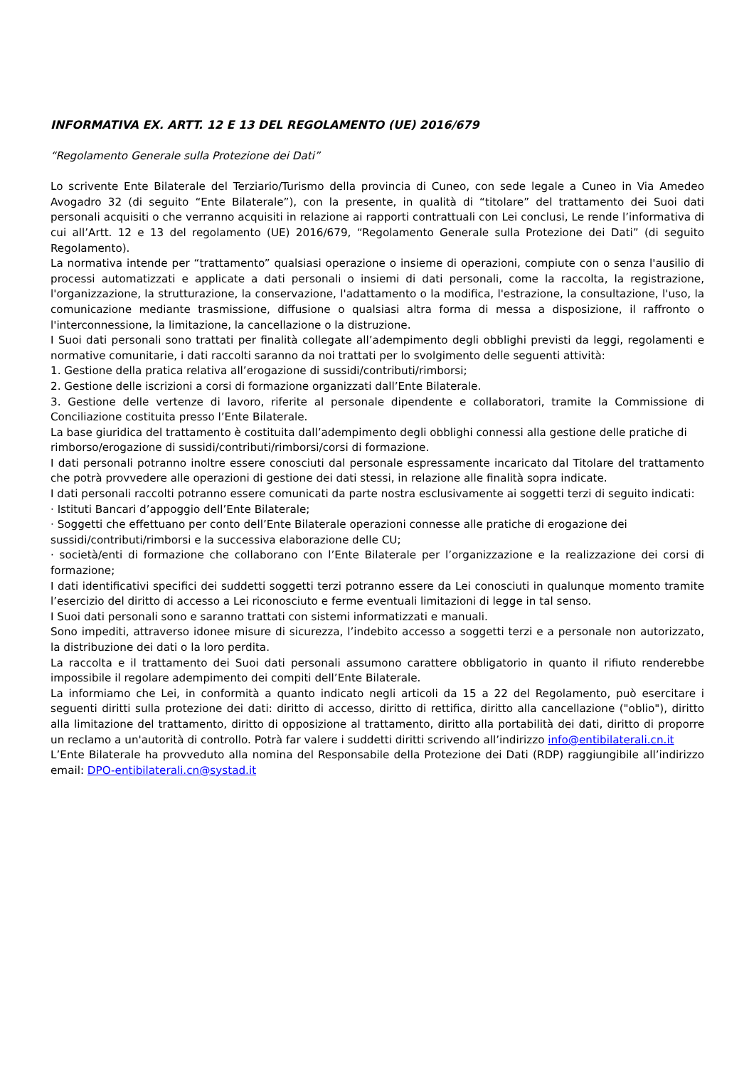INFORMATIVA EX. ARTT. 12 E 13 DEL REGOLAMENTO (UE) 2016/679
“Regolamento Generale sulla Protezione dei Dati”
Lo scrivente Ente Bilaterale del Terziario/Turismo della provincia di Cuneo, con sede legale a Cuneo in Via Amedeo Avogadro 32 (di seguito “Ente Bilaterale”), con la presente, in qualità di “titolare” del trattamento dei Suoi dati personali acquisiti o che verranno acquisiti in relazione ai rapporti contrattuali con Lei conclusi, Le rende l’informativa di cui all’Artt. 12 e 13 del regolamento (UE) 2016/679, “Regolamento Generale sulla Protezione dei Dati” (di seguito Regolamento).
La normativa intende per “trattamento” qualsiasi operazione o insieme di operazioni, compiute con o senza l'ausilio di processi automatizzati e applicate a dati personali o insiemi di dati personali, come la raccolta, la registrazione, l'organizzazione, la strutturazione, la conservazione, l'adattamento o la modifica, l'estrazione, la consultazione, l'uso, la comunicazione mediante trasmissione, diffusione o qualsiasi altra forma di messa a disposizione, il raffronto o l'interconnessione, la limitazione, la cancellazione o la distruzione.
I Suoi dati personali sono trattati per finalità collegate all’adempimento degli obblighi previsti da leggi, regolamenti e normative comunitarie, i dati raccolti saranno da noi trattati per lo svolgimento delle seguenti attività:
1. Gestione della pratica relativa all’erogazione di sussidi/contributi/rimborsi;
2. Gestione delle iscrizioni a corsi di formazione organizzati dall’Ente Bilaterale.
3. Gestione delle vertenze di lavoro, riferite al personale dipendente e collaboratori, tramite la Commissione di Conciliazione costituita presso l’Ente Bilaterale.
La base giuridica del trattamento è costituita dall’adempimento degli obblighi connessi alla gestione delle pratiche di rimborso/erogazione di sussidi/contributi/rimborsi/corsi di formazione.
I dati personali potranno inoltre essere conosciuti dal personale espressamente incaricato dal Titolare del trattamento che potrà provvedere alle operazioni di gestione dei dati stessi, in relazione alle finalità sopra indicate.
I dati personali raccolti potranno essere comunicati da parte nostra esclusivamente ai soggetti terzi di seguito indicati:
· Istituti Bancari d’appoggio dell’Ente Bilaterale;
· Soggetti che effettuano per conto dell’Ente Bilaterale operazioni connesse alle pratiche di erogazione dei sussidi/contributi/rimborsi e la successiva elaborazione delle CU;
· società/enti di formazione che collaborano con l’Ente Bilaterale per l’organizzazione e la realizzazione dei corsi di formazione;
I dati identificativi specifici dei suddetti soggetti terzi potranno essere da Lei conosciuti in qualunque momento tramite l’esercizio del diritto di accesso a Lei riconosciuto e ferme eventuali limitazioni di legge in tal senso.
I Suoi dati personali sono e saranno trattati con sistemi informatizzati e manuali.
Sono impediti, attraverso idonee misure di sicurezza, l’indebito accesso a soggetti terzi e a personale non autorizzato, la distribuzione dei dati o la loro perdita.
La raccolta e il trattamento dei Suoi dati personali assumono carattere obbligatorio in quanto il rifiuto renderebbe impossibile il regolare adempimento dei compiti dell’Ente Bilaterale.
La informiamo che Lei, in conformità a quanto indicato negli articoli da 15 a 22 del Regolamento, può esercitare i seguenti diritti sulla protezione dei dati: diritto di accesso, diritto di rettifica, diritto alla cancellazione ("oblio"), diritto alla limitazione del trattamento, diritto di opposizione al trattamento, diritto alla portabilità dei dati, diritto di proporre un reclamo a un'autorità di controllo. Potrà far valere i suddetti diritti scrivendo all’indirizzo info@entibilaterali.cn.it
L’Ente Bilaterale ha provveduto alla nomina del Responsabile della Protezione dei Dati (RDP) raggiungibile all’indirizzo email: DPO-entibilaterali.cn@systad.it